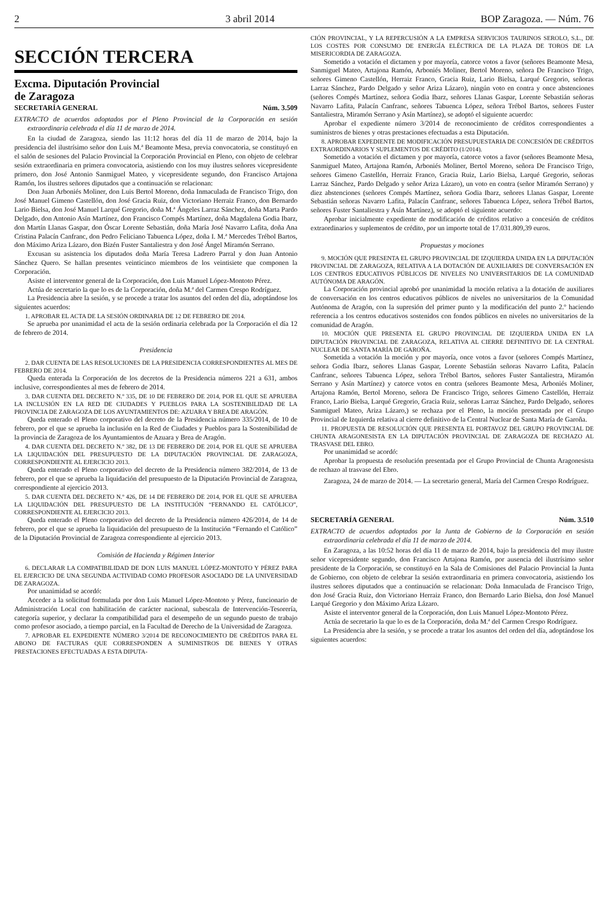2 3 abril 2014 BOP Zaragoza. — Núm. 76
SECCIÓN TERCERA
Excma. Diputación Provincial
de Zaragoza
SECRETARÍA GENERAL Núm. 3.509
EXTRACTO de acuerdos adoptados por el Pleno Provincial de la Corporación en sesión extraordinaria celebrada el día 11 de marzo de 2014.
En la ciudad de Zaragoza, siendo las 11:12 horas del día 11 de marzo de 2014, bajo la presidencia del ilustrísimo señor don Luis M.ª Beamonte Mesa, previa convocatoria, se constituyó en el salón de sesiones del Palacio Provincial la Corporación Provincial en Pleno, con objeto de celebrar sesión extraordinaria en primera convocatoria, asistiendo con los muy ilustres señores vicepresidente primero, don José Antonio Sanmiguel Mateo, y vicepresidente segundo, don Francisco Artajona Ramón, los ilustres señores diputados que a continuación se relacionan:
Don Juan Arboniés Moliner, don Luis Bertol Moreno, doña Inmaculada de Francisco Trigo, don José Manuel Gimeno Castellón, don José Gracia Ruiz, don Victoriano Herraiz Franco, don Bernardo Lario Bielsa, don José Manuel Larqué Gregorio, doña M.ª Ángeles Larraz Sánchez, doña Marta Pardo Delgado, don Antonio Asín Martínez, don Francisco Compés Martínez, doña Magdalena Godia Ibarz, don Martín Llanas Gaspar, don Óscar Lorente Sebastián, doña María José Navarro Lafita, doña Ana Cristina Palacín Canfranc, don Pedro Feliciano Tabuenca López, doña I. M.ª Mercedes Trébol Bartos, don Máximo Ariza Lázaro, don Bizén Fuster Santaliestra y don José Ángel Miramón Serrano.
Excusan su asistencia los diputados doña María Teresa Ladrero Parral y don Juan Antonio Sánchez Quero. Se hallan presentes veinticinco miembros de los veintisiete que componen la Corporación.
Asiste el interventor general de la Corporación, don Luis Manuel López-Montoto Pérez.
Actúa de secretario la que lo es de la Corporación, doña M.ª del Carmen Crespo Rodríguez.
La Presidencia abre la sesión, y se procede a tratar los asuntos del orden del día, adoptándose los siguientes acuerdos:
1. APROBAR EL ACTA DE LA SESIÓN ORDINARIA DE 12 DE FEBRERO DE 2014.
Se aprueba por unanimidad el acta de la sesión ordinaria celebrada por la Corporación el día 12 de febrero de 2014.
Presidencia
2. DAR CUENTA DE LAS RESOLUCIONES DE LA PRESIDENCIA CORRESPONDIENTES AL MES DE FEBRERO DE 2014.
Queda enterada la Corporación de los decretos de la Presidencia números 221 a 631, ambos inclusive, correspondientes al mes de febrero de 2014.
3. DAR CUENTA DEL DECRETO N.º 335, DE 10 DE FEBRERO DE 2014, POR EL QUE SE APRUEBA LA INCLUSIÓN EN LA RED DE CIUDADES Y PUEBLOS PARA LA SOSTENIBILIDAD DE LA PROVINCIA DE ZARAGOZA DE LOS AYUNTAMIENTOS DE: AZUARA Y BREA DE ARAGÓN.
Queda enterado el Pleno corporativo del decreto de la Presidencia número 335/2014, de 10 de febrero, por el que se aprueba la inclusión en la Red de Ciudades y Pueblos para la Sostenibilidad de la provincia de Zaragoza de los Ayuntamientos de Azuara y Brea de Aragón.
4. DAR CUENTA DEL DECRETO N.º 382, DE 13 DE FEBRERO DE 2014, POR EL QUE SE APRUEBA LA LIQUIDACIÓN DEL PRESUPUESTO DE LA DIPUTACIÓN PROVINCIAL DE ZARAGOZA, CORRESPONDIENTE AL EJERCICIO 2013.
Queda enterado el Pleno corporativo del decreto de la Presidencia número 382/2014, de 13 de febrero, por el que se aprueba la liquidación del presupuesto de la Diputación Provincial de Zaragoza, correspondiente al ejercicio 2013.
5. DAR CUENTA DEL DECRETO N.º 426, DE 14 DE FEBRERO DE 2014, POR EL QUE SE APRUEBA LA LIQUIDACIÓN DEL PRESUPUESTO DE LA INSTITUCIÓN “FERNANDO EL CATÓLICO”, CORRESPONDIENTE AL EJERCICIO 2013.
Queda enterado el Pleno corporativo del decreto de la Presidencia número 426/2014, de 14 de febrero, por el que se aprueba la liquidación del presupuesto de la Institución “Fernando el Católico” de la Diputación Provincial de Zaragoza correspondiente al ejercicio 2013.
Comisión de Hacienda y Régimen Interior
6. DECLARAR LA COMPATIBILIDAD DE DON LUIS MANUEL LÓPEZ-MONTOTO Y PÉREZ PARA EL EJERCICIO DE UNA SEGUNDA ACTIVIDAD COMO PROFESOR ASOCIADO DE LA UNIVERSIDAD DE ZARAGOZA.
Por unanimidad se acordó:
Acceder a la solicitud formulada por don Luis Manuel López-Montoto y Pérez, funcionario de Administración Local con habilitación de carácter nacional, subescala de Intervención-Tesorería, categoría superior, y declarar la compatibilidad para el desempeño de un segundo puesto de trabajo como profesor asociado, a tiempo parcial, en la Facultad de Derecho de la Universidad de Zaragoza.
7. APROBAR EL EXPEDIENTE NÚMERO 3/2014 DE RECONOCIMIENTO DE CRÉDITOS PARA EL ABONO DE FACTURAS QUE CORRESPONDEN A SUMINISTROS DE BIENES Y OTRAS PRESTACIONES EFECTUADAS A ESTA DIPUTA-
CIÓN PROVINCIAL, Y LA REPERCUSIÓN A LA EMPRESA SERVICIOS TAURINOS SEROLO, S.L., DE LOS COSTES POR CONSUMO DE ENERGÍA ELÉCTRICA DE LA PLAZA DE TOROS DE LA MISERICORDIA DE ZARAGOZA.
Sometido a votación el dictamen y por mayoría, catorce votos a favor (señores Beamonte Mesa, Sanmiguel Mateo, Artajona Ramón, Arboniés Moliner, Bertol Moreno, señora De Francisco Trigo, señores Gimeno Castellón, Herraiz Franco, Gracia Ruiz, Lario Bielsa, Larqué Gregorio, señoras Larraz Sánchez, Pardo Delgado y señor Ariza Lázaro), ningún voto en contra y once abstenciones (señores Compés Martínez, señora Godia Ibarz, señores Llanas Gaspar, Lorente Sebastián señoras Navarro Lafita, Palacín Canfranc, señores Tabuenca López, señora Trébol Bartos, señores Fuster Santaliestra, Miramón Serrano y Asín Martínez), se adoptó el siguiente acuerdo:
Aprobar el expediente número 3/2014 de reconocimiento de créditos correspondientes a suministros de bienes y otras prestaciones efectuadas a esta Diputación.
8. APROBAR EXPEDIENTE DE MODIFICACIÓN PRESUPUESTARIA DE CONCESIÓN DE CRÉDITOS EXTRAORDINARIOS Y SUPLEMENTOS DE CRÉDITO (1/2014).
Sometido a votación el dictamen y por mayoría, catorce votos a favor (señores Beamonte Mesa, Sanmiguel Mateo, Artajona Ramón, Arboniés Moliner, Bertol Moreno, señora De Francisco Trigo, señores Gimeno Castellón, Herraiz Franco, Gracia Ruiz, Lario Bielsa, Larqué Gregorio, señoras Larraz Sánchez, Pardo Delgado y señor Ariza Lázaro), un voto en contra (señor Miramón Serrano) y diez abstenciones (señores Compés Martínez, señora Godia Ibarz, señores Llanas Gaspar, Lorente Sebastián señoras Navarro Lafita, Palacín Canfranc, señores Tabuenca López, señora Trébol Bartos, señores Fuster Santaliestra y Asín Martínez), se adoptó el siguiente acuerdo:
Aprobar inicialmente expediente de modificación de créditos relativo a concesión de créditos extraordinarios y suplementos de crédito, por un importe total de 17.031.809,39 euros.
Propuestas y mociones
9. MOCIÓN QUE PRESENTA EL GRUPO PROVINCIAL DE IZQUIERDA UNIDA EN LA DIPUTACIÓN PROVINCIAL DE ZARAGOZA, RELATIVA A LA DOTACIÓN DE AUXILIARES DE CONVERSACIÓN EN LOS CENTROS EDUCATIVOS PÚBLICOS DE NIVELES NO UNIVERSITARIOS DE LA COMUNIDAD AUTÓNOMA DE ARAGÓN.
La Corporación provincial aprobó por unanimidad la moción relativa a la dotación de auxiliares de conversación en los centros educativos públicos de niveles no universitarios de la Comunidad Autónoma de Aragón, con la supresión del primer punto y la modificación del punto 2.º haciendo referencia a los centros educativos sostenidos con fondos públicos en niveles no universitarios de la comunidad de Aragón.
10. MOCIÓN QUE PRESENTA EL GRUPO PROVINCIAL DE IZQUIERDA UNIDA EN LA DIPUTACIÓN PROVINCIAL DE ZARAGOZA, RELATIVA AL CIERRE DEFINITIVO DE LA CENTRAL NUCLEAR DE SANTA MARÍA DE GAROÑA.
Sometida a votación la moción y por mayoría, once votos a favor (señores Compés Martínez, señora Godia Ibarz, señores Llanas Gaspar, Lorente Sebastián señoras Navarro Lafita, Palacín Canfranc, señores Tabuenca López, señora Trébol Bartos, señores Fuster Santaliestra, Miramón Serrano y Asín Martínez) y catorce votos en contra (señores Beamonte Mesa, Arboniés Moliner, Artajona Ramón, Bertol Moreno, señora De Francisco Trigo, señores Gimeno Castellón, Herraiz Franco, Lario Bielsa, Larqué Gregorio, Gracia Ruiz, señoras Larraz Sánchez, Pardo Delgado, señores Sanmiguel Mateo, Ariza Lázaro,) se rechaza por el Pleno, la moción presentada por el Grupo Provincial de Izquierda relativa al cierre definitivo de la Central Nuclear de Santa María de Garoña.
11. PROPUESTA DE RESOLUCIÓN QUE PRESENTA EL PORTAVOZ DEL GRUPO PROVINCIAL DE CHUNTA ARAGONESISTA EN LA DIPUTACIÓN PROVINCIAL DE ZARAGOZA DE RECHAZO AL TRASVASE DEL EBRO.
Por unanimidad se acordó:
Aprobar la propuesta de resolución presentada por el Grupo Provincial de Chunta Aragonesista de rechazo al trasvase del Ebro.
Zaragoza, 24 de marzo de 2014. — La secretario general, María del Carmen Crespo Rodríguez.
SECRETARÍA GENERAL Núm. 3.510
EXTRACTO de acuerdos adoptados por la Junta de Gobierno de la Corporación en sesión extraordinaria celebrada el día 11 de marzo de 2014.
En Zaragoza, a las 10:52 horas del día 11 de marzo de 2014, bajo la presidencia del muy ilustre señor vicepresidente segundo, don Francisco Artajona Ramón, por ausencia del ilustrísimo señor presidente de la Corporación, se constituyó en la Sala de Comisiones del Palacio Provincial la Junta de Gobierno, con objeto de celebrar la sesión extraordinaria en primera convocatoria, asistiendo los ilustres señores diputados que a continuación se relacionan: Doña Inmaculada de Francisco Trigo, don José Gracia Ruiz, don Victoriano Herraiz Franco, don Bernardo Lario Bielsa, don José Manuel Larqué Gregorio y don Máximo Ariza Lázaro.
Asiste el interventor general de la Corporación, don Luis Manuel López-Montoto Pérez.
Actúa de secretario la que lo es de la Corporación, doña M.ª del Carmen Crespo Rodríguez.
La Presidencia abre la sesión, y se procede a tratar los asuntos del orden del día, adoptándose los siguientes acuerdos: